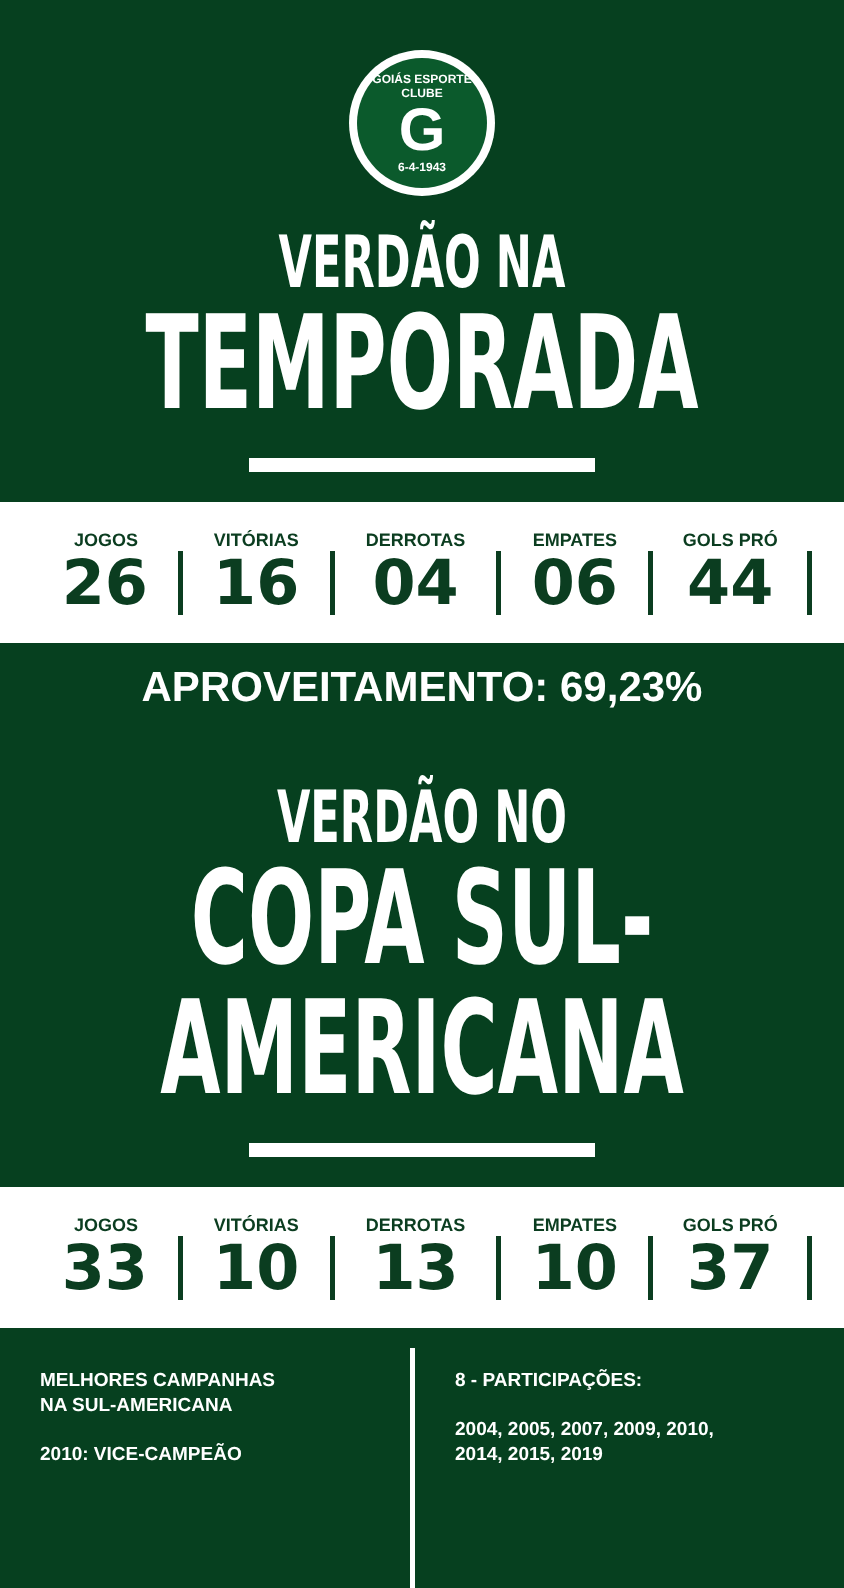GOIÁS ESPORTE CLUBE
G
6-4-1943
VERDÃO NA
TEMPORADA
| JOGOS | VITÓRIAS | DERROTAS | EMPATES | GOLS PRÓ |
| --- | --- | --- | --- | --- |
| 26 | 16 | 04 | 06 | 44 |
APROVEITAMENTO: 69,23%
VERDÃO NO
COPA SUL-AMERICANA
| JOGOS | VITÓRIAS | DERROTAS | EMPATES | GOLS PRÓ |
| --- | --- | --- | --- | --- |
| 33 | 10 | 13 | 10 | 37 |
MELHORES CAMPANHAS
NA SUL-AMERICANA
2010: VICE-CAMPEÃO
8 - PARTICIPAÇÕES:
2004, 2005, 2007, 2009, 2010,
2014, 2015, 2019